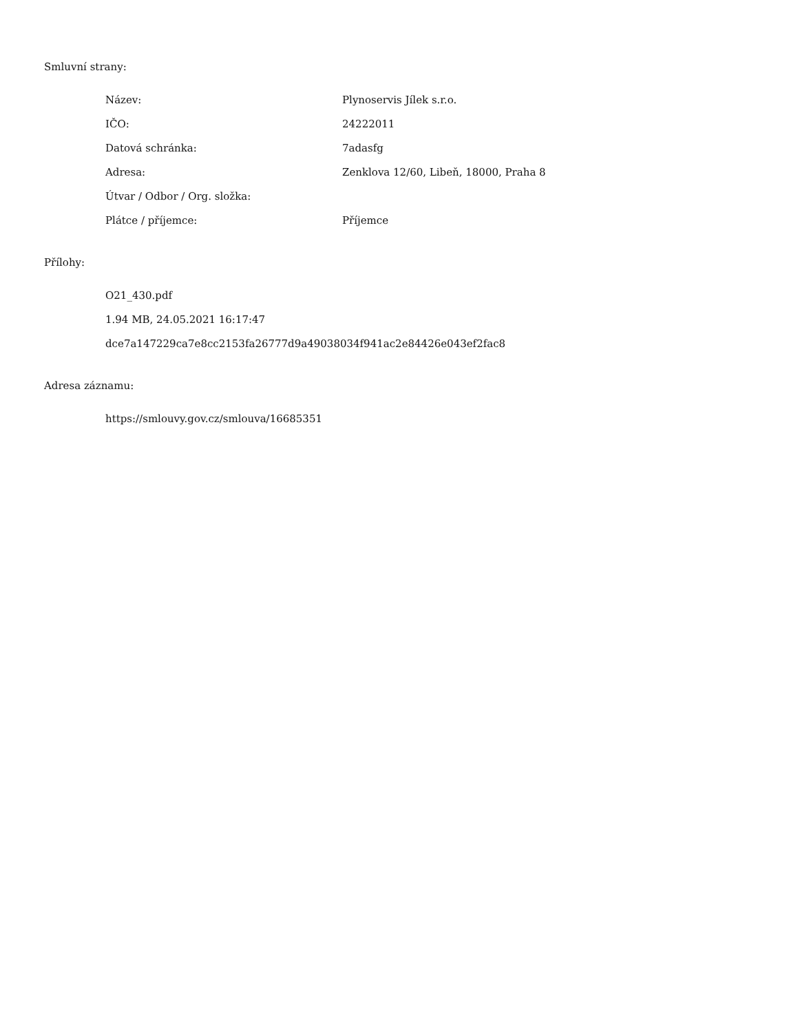Smluvní strany:
| Název: | Plynoservis Jílek s.r.o. |
| IČO: | 24222011 |
| Datová schránka: | 7adasfg |
| Adresa: | Zenklova 12/60, Libeň, 18000, Praha 8 |
| Útvar / Odbor / Org. složka: | |
| Plátce / příjemce: | Příjemce |
Přílohy:
O21_430.pdf
1.94 MB, 24.05.2021 16:17:47
dce7a147229ca7e8cc2153fa26777d9a49038034f941ac2e84426e043ef2fac8
Adresa záznamu:
https://smlouvy.gov.cz/smlouva/16685351